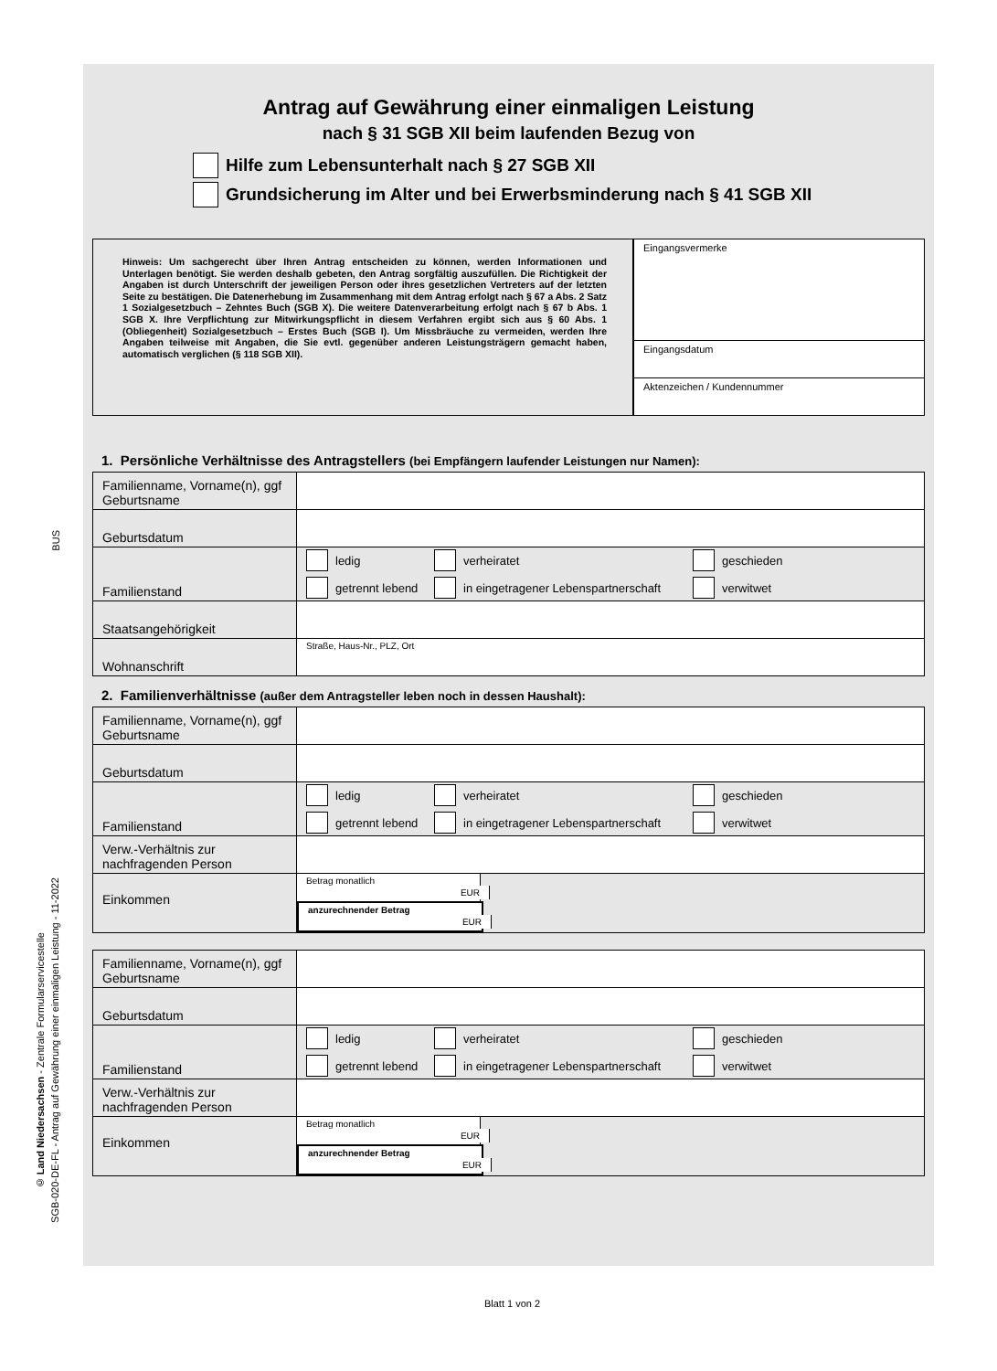BUS
© Land Niedersachsen - Zentrale Formularservicestelle
SGB-020-DE-FL - Antrag auf Gewährung einer einmaligen Leistung - 11-2022
Antrag auf Gewährung einer einmaligen Leistung
nach § 31 SGB XII beim laufenden Bezug von
Hilfe zum Lebensunterhalt nach § 27 SGB XII
Grundsicherung im Alter und bei Erwerbsminderung nach § 41 SGB XII
Hinweis: Um sachgerecht über Ihren Antrag entscheiden zu können, werden Informationen und Unterlagen benötigt. Sie werden deshalb gebeten, den Antrag sorgfältig auszufüllen. Die Richtigkeit der Angaben ist durch Unterschrift der jeweiligen Person oder ihres gesetzlichen Vertreters auf der letzten Seite zu bestätigen. Die Datenerhebung im Zusammenhang mit dem Antrag erfolgt nach § 67 a Abs. 2 Satz 1 Sozialgesetzbuch – Zehntes Buch (SGB X). Die weitere Datenverarbeitung erfolgt nach § 67 b Abs. 1 SGB X. Ihre Verpflichtung zur Mitwirkungspflicht in diesem Verfahren ergibt sich aus § 60 Abs. 1 (Obliegenheit) Sozialgesetzbuch – Erstes Buch (SGB I). Um Missbräuche zu vermeiden, werden Ihre Angaben teilweise mit Angaben, die Sie evtl. gegenüber anderen Leistungsträgern gemacht haben, automatisch verglichen (§ 118 SGB XII).
Eingangsvermerke
Eingangsdatum
Aktenzeichen / Kundennummer
1. Persönliche Verhältnisse des Antragstellers (bei Empfängern laufender Leistungen nur Namen):
| Familienname, Vorname(n), ggf Geburtsname | |
| Geburtsdatum | |
| Familienstand | ledig verheiratet geschieden getrennt lebend in eingetragener Lebenspartnerschaft verwitwet |
| Staatsangehörigkeit | |
| Wohnanschrift | Straße, Haus-Nr., PLZ, Ort |
2. Familienverhältnisse (außer dem Antragsteller leben noch in dessen Haushalt):
| Familienname, Vorname(n), ggf Geburtsname | |
| Geburtsdatum | |
| Familienstand | ledig verheiratet geschieden getrennt lebend in eingetragener Lebenspartnerschaft verwitwet |
| Verw.-Verhältnis zur nachfragenden Person | |
| Einkommen | Betrag monatlich EUR anzurechnender Betrag EUR |
| Familienname, Vorname(n), ggf Geburtsname | |
| Geburtsdatum | |
| Familienstand | ledig verheiratet geschieden getrennt lebend in eingetragener Lebenspartnerschaft verwitwet |
| Verw.-Verhältnis zur nachfragenden Person | |
| Einkommen | Betrag monatlich EUR anzurechnender Betrag EUR |
Blatt 1 von 2